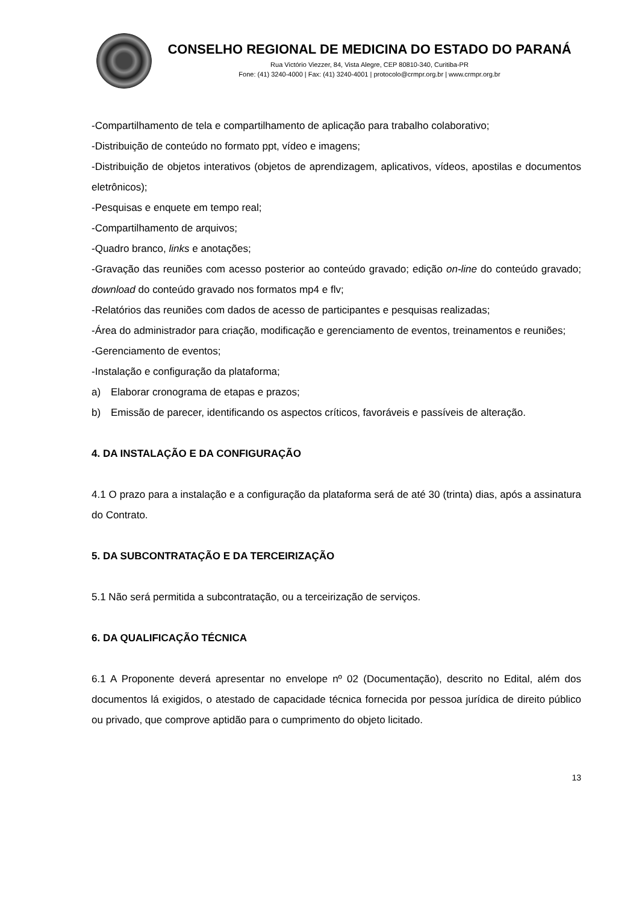CONSELHO REGIONAL DE MEDICINA DO ESTADO DO PARANÁ
Rua Victório Viezzer, 84, Vista Alegre, CEP 80810-340, Curitiba-PR
Fone: (41) 3240-4000 | Fax: (41) 3240-4001 | protocolo@crmpr.org.br | www.crmpr.org.br
-Compartilhamento de tela e compartilhamento de aplicação para trabalho colaborativo;
-Distribuição de conteúdo no formato ppt, vídeo e imagens;
-Distribuição de objetos interativos (objetos de aprendizagem, aplicativos, vídeos, apostilas e documentos eletrônicos);
-Pesquisas e enquete em tempo real;
-Compartilhamento de arquivos;
-Quadro branco, links e anotações;
-Gravação das reuniões com acesso posterior ao conteúdo gravado; edição on-line do conteúdo gravado; download do conteúdo gravado nos formatos mp4 e flv;
-Relatórios das reuniões com dados de acesso de participantes e pesquisas realizadas;
-Área do administrador para criação, modificação e gerenciamento de eventos, treinamentos e reuniões;
-Gerenciamento de eventos;
-Instalação e configuração da plataforma;
a) Elaborar cronograma de etapas e prazos;
b) Emissão de parecer, identificando os aspectos críticos, favoráveis e passíveis de alteração.
4. DA INSTALAÇÃO E DA CONFIGURAÇÃO
4.1 O prazo para a instalação e a configuração da plataforma será de até 30 (trinta) dias, após a assinatura do Contrato.
5. DA SUBCONTRATAÇÃO E DA TERCEIRIZAÇÃO
5.1 Não será permitida a subcontratação, ou a terceirização de serviços.
6. DA QUALIFICAÇÃO TÉCNICA
6.1 A Proponente deverá apresentar no envelope nº 02 (Documentação), descrito no Edital, além dos documentos lá exigidos, o atestado de capacidade técnica fornecida por pessoa jurídica de direito público ou privado, que comprove aptidão para o cumprimento do objeto licitado.
13